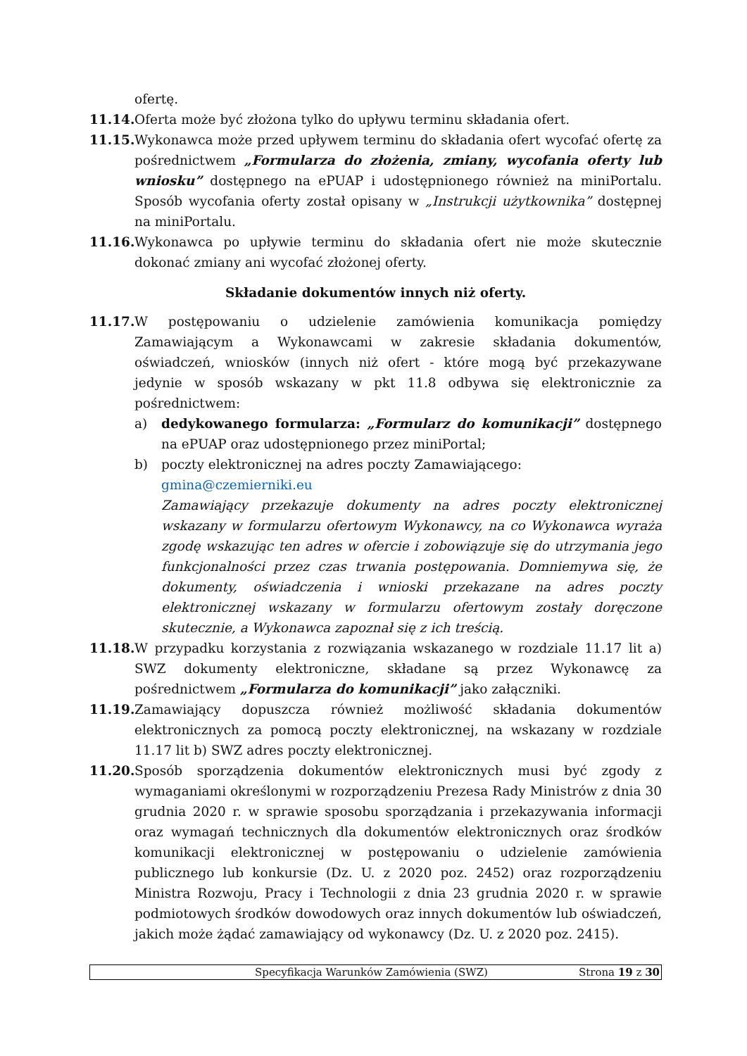ofertę.
11.14.
Oferta może być złożona tylko do upływu terminu składania ofert.
11.15.
Wykonawca może przed upływem terminu do składania ofert wycofać ofertę za pośrednictwem „Formularza do złożenia, zmiany, wycofania oferty lub wniosku” dostępnego na ePUAP i udostępnionego również na miniPortalu. Sposób wycofania oferty został opisany w „Instrukcji użytkownika” dostępnej na miniPortalu.
11.16.
Wykonawca po upływie terminu do składania ofert nie może skutecznie dokonać zmiany ani wycofać złożonej oferty.
Składanie dokumentów innych niż oferty.
11.17.
W postępowaniu o udzielenie zamówienia komunikacja pomiędzy Zamawiającym a Wykonawcami w zakresie składania dokumentów, oświadczeń, wniosków (innych niż ofert - które mogą być przekazywane jedynie w sposób wskazany w pkt 11.8 odbywa się elektronicznie za pośrednictwem:
a) dedykowanego formularza: „Formularz do komunikacji” dostępnego na ePUAP oraz udostępnionego przez miniPortal;
b) poczty elektronicznej na adres poczty Zamawiającego:
gmina@czemierniki.eu
Zamawiający przekazuje dokumenty na adres poczty elektronicznej wskazany w formularzu ofertowym Wykonawcy, na co Wykonawca wyraża zgodę wskazując ten adres w ofercie i zobowiązuje się do utrzymania jego funkcjonalności przez czas trwania postępowania. Domniemywa się, że dokumenty, oświadczenia i wnioski przekazane na adres poczty elektronicznej wskazany w formularzu ofertowym zostały doręczone skutecznie, a Wykonawca zapoznał się z ich treścią.
11.18.
W przypadku korzystania z rozwiązania wskazanego w rozdziale 11.17 lit a) SWZ dokumenty elektroniczne, składane są przez Wykonawcę za pośrednictwem „Formularza do komunikacji” jako załączniki.
11.19.
Zamawiający dopuszcza również możliwość składania dokumentów elektronicznych za pomocą poczty elektronicznej, na wskazany w rozdziale 11.17 lit b) SWZ adres poczty elektronicznej.
11.20.
Sposób sporządzenia dokumentów elektronicznych musi być zgody z wymaganiami określonymi w rozporządzeniu Prezesa Rady Ministrów z dnia 30 grudnia 2020 r. w sprawie sposobu sporządzania i przekazywania informacji oraz wymagań technicznych dla dokumentów elektronicznych oraz środków komunikacji elektronicznej w postępowaniu o udzielenie zamówienia publicznego lub konkursie (Dz. U. z 2020 poz. 2452) oraz rozporządzeniu Ministra Rozwoju, Pracy i Technologii z dnia 23 grudnia 2020 r. w sprawie podmiotowych środków dowodowych oraz innych dokumentów lub oświadczeń, jakich może żądać zamawiający od wykonawcy (Dz. U. z 2020 poz. 2415).
Specyfikacja Warunków Zamówienia (SWZ)
Strona 19 z 30